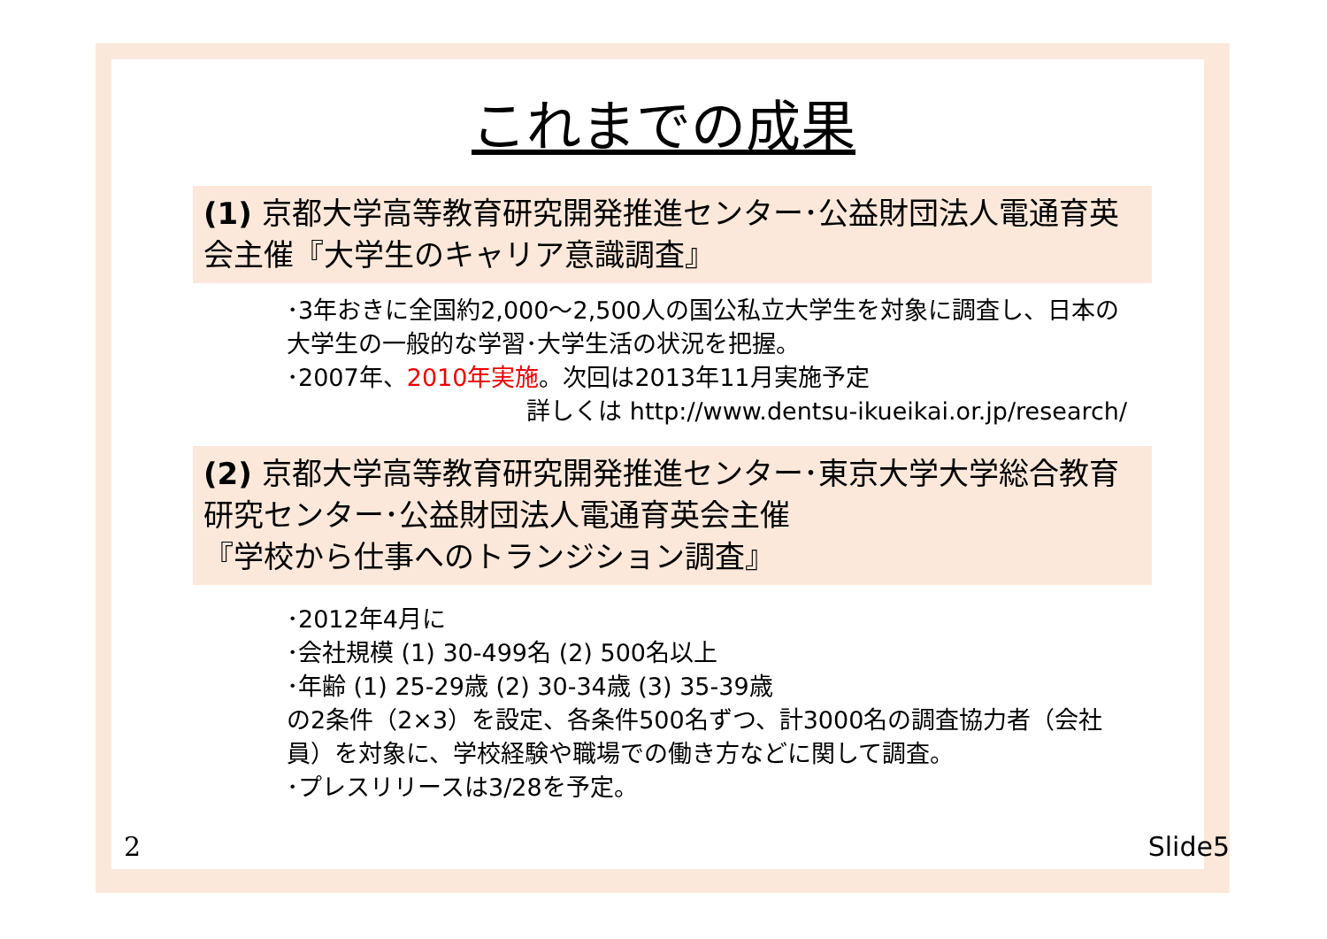これまでの成果
(1) 京都大学高等教育研究開発推進センター･公益財団法人電通育英会主催『大学生のキャリア意識調査』
･3年おきに全国約2,000～2,500人の国公私立大学生を対象に調査し、日本の大学生の一般的な学習･大学生活の状況を把握。
･2007年、2010年実施。次回は2013年11月実施予定
詳しくは http://www.dentsu-ikueikai.or.jp/research/
(2) 京都大学高等教育研究開発推進センター･東京大学大学総合教育研究センター･公益財団法人電通育英会主催
『学校から仕事へのトランジション調査』
･2012年4月に
･会社規模 (1) 30-499名 (2) 500名以上
･年齢 (1) 25-29歳 (2) 30-34歳 (3) 35-39歳
の2条件（2×3）を設定、各条件500名ずつ、計3000名の調査協力者（会社員）を対象に、学校経験や職場での働き方などに関して調査。
･プレスリリースは3/28を予定。
2 Slide5